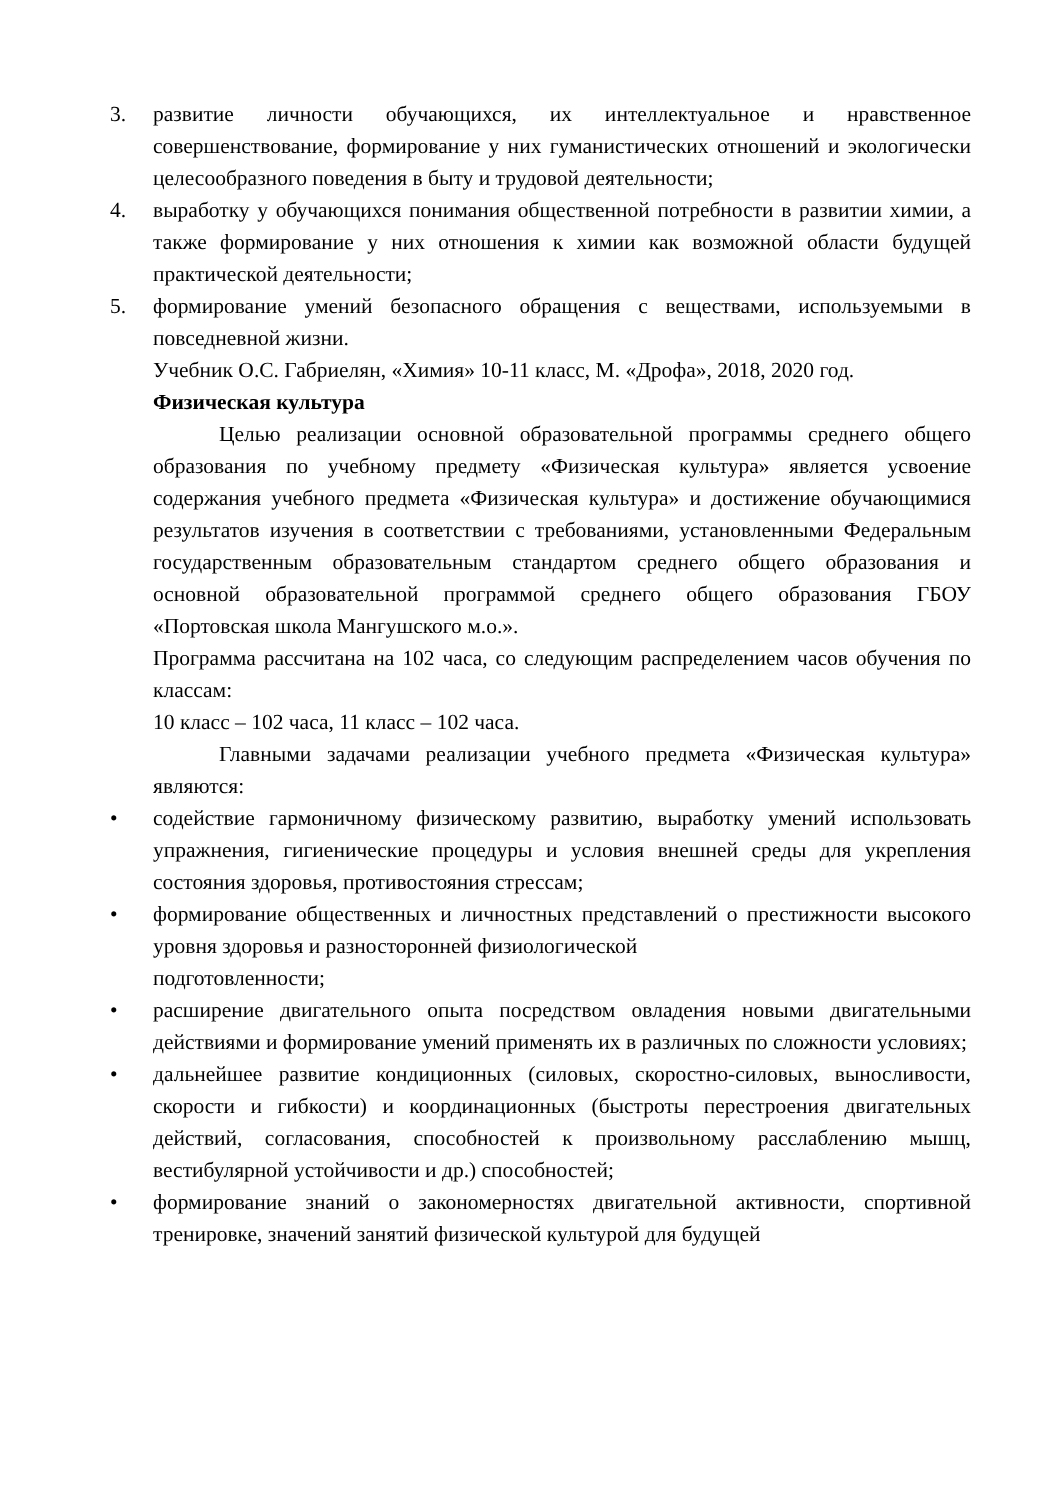3. развитие личности обучающихся, их интеллектуальное и нравственное совершенствование, формирование у них гуманистических отношений и экологически целесообразного поведения в быту и трудовой деятельности;
4. выработку у обучающихся понимания общественной потребности в развитии химии, а также формирование у них отношения к химии как возможной области будущей практической деятельности;
5. формирование умений безопасного обращения с веществами, используемыми в повседневной жизни.
Учебник О.С. Габриелян, «Химия» 10-11 класс, М. «Дрофа», 2018, 2020 год.
Физическая культура
Целью реализации основной образовательной программы среднего общего образования по учебному предмету «Физическая культура» является усвоение содержания учебного предмета «Физическая культура» и достижение обучающимися результатов изучения в соответствии с требованиями, установленными Федеральным государственным образовательным стандартом среднего общего образования и основной образовательной программой среднего общего образования ГБОУ «Портовская школа Мангушского м.о.».
Программа рассчитана на 102 часа, со следующим распределением часов обучения по классам:
10 класс – 102 часа, 11 класс – 102 часа.
Главными задачами реализации учебного предмета «Физическая культура» являются:
• содействие гармоничному физическому развитию, выработку умений использовать упражнения, гигиенические процедуры и условия внешней среды для укрепления состояния здоровья, противостояния стрессам;
• формирование общественных и личностных представлений о престижности высокого уровня здоровья и разносторонней физиологической
подготовленности;
• расширение двигательного опыта посредством овладения новыми двигательными действиями и формирование умений применять их в различных по сложности условиях;
• дальнейшее развитие кондиционных (силовых, скоростно-силовых, выносливости, скорости и гибкости) и координационных (быстроты перестроения двигательных действий, согласования, способностей к произвольному расслаблению мышц, вестибулярной устойчивости и др.) способностей;
• формирование знаний о закономерностях двигательной активности, спортивной тренировке, значений занятий физической культурой для будущей